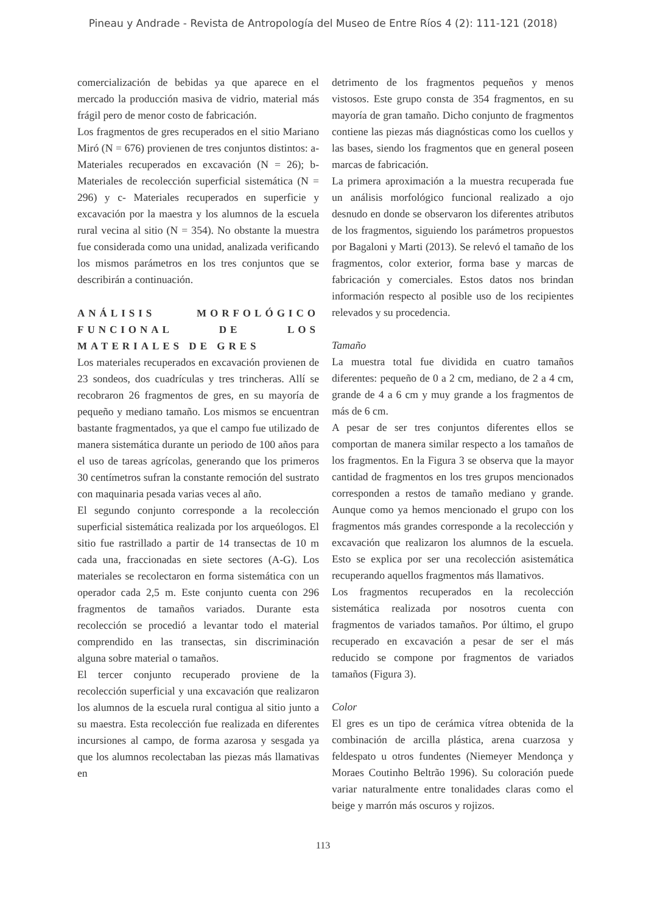Pineau y Andrade - Revista de Antropología del Museo de Entre Ríos 4 (2): 111-121 (2018)
comercialización de bebidas ya que aparece en el mercado la producción masiva de vidrio, material más frágil pero de menor costo de fabricación.
Los fragmentos de gres recuperados en el sitio Mariano Miró (N = 676) provienen de tres conjuntos distintos: a- Materiales recuperados en excavación (N = 26); b- Materiales de recolección superficial sistemática (N = 296) y c- Materiales recuperados en superficie y excavación por la maestra y los alumnos de la escuela rural vecina al sitio (N = 354). No obstante la muestra fue considerada como una unidad, analizada verificando los mismos parámetros en los tres conjuntos que se describirán a continuación.
ANÁLISIS MORFOLÓGICO
FUNCIONAL DE LOS
MATERIALES DE GRES
Los materiales recuperados en excavación provienen de 23 sondeos, dos cuadrículas y tres trincheras. Allí se recobraron 26 fragmentos de gres, en su mayoría de pequeño y mediano tamaño. Los mismos se encuentran bastante fragmentados, ya que el campo fue utilizado de manera sistemática durante un periodo de 100 años para el uso de tareas agrícolas, generando que los primeros 30 centímetros sufran la constante remoción del sustrato con maquinaria pesada varias veces al año.
El segundo conjunto corresponde a la recolección superficial sistemática realizada por los arqueólogos. El sitio fue rastrillado a partir de 14 transectas de 10 m cada una, fraccionadas en siete sectores (A-G). Los materiales se recolectaron en forma sistemática con un operador cada 2,5 m. Este conjunto cuenta con 296 fragmentos de tamaños variados. Durante esta recolección se procedió a levantar todo el material comprendido en las transectas, sin discriminación alguna sobre material o tamaños.
El tercer conjunto recuperado proviene de la recolección superficial y una excavación que realizaron los alumnos de la escuela rural contigua al sitio junto a su maestra. Esta recolección fue realizada en diferentes incursiones al campo, de forma azarosa y sesgada ya que los alumnos recolectaban las piezas más llamativas en
detrimento de los fragmentos pequeños y menos vistosos. Este grupo consta de 354 fragmentos, en su mayoría de gran tamaño. Dicho conjunto de fragmentos contiene las piezas más diagnósticas como los cuellos y las bases, siendo los fragmentos que en general poseen marcas de fabricación.
La primera aproximación a la muestra recuperada fue un análisis morfológico funcional realizado a ojo desnudo en donde se observaron los diferentes atributos de los fragmentos, siguiendo los parámetros propuestos por Bagaloni y Marti (2013). Se relevó el tamaño de los fragmentos, color exterior, forma base y marcas de fabricación y comerciales. Estos datos nos brindan información respecto al posible uso de los recipientes relevados y su procedencia.
Tamaño
La muestra total fue dividida en cuatro tamaños diferentes: pequeño de 0 a 2 cm, mediano, de 2 a 4 cm, grande de 4 a 6 cm y muy grande a los fragmentos de más de 6 cm.
A pesar de ser tres conjuntos diferentes ellos se comportan de manera similar respecto a los tamaños de los fragmentos. En la Figura 3 se observa que la mayor cantidad de fragmentos en los tres grupos mencionados corresponden a restos de tamaño mediano y grande. Aunque como ya hemos mencionado el grupo con los fragmentos más grandes corresponde a la recolección y excavación que realizaron los alumnos de la escuela. Esto se explica por ser una recolección asistemática recuperando aquellos fragmentos más llamativos.
Los fragmentos recuperados en la recolección sistemática realizada por nosotros cuenta con fragmentos de variados tamaños. Por último, el grupo recuperado en excavación a pesar de ser el más reducido se compone por fragmentos de variados tamaños (Figura 3).
Color
El gres es un tipo de cerámica vítrea obtenida de la combinación de arcilla plástica, arena cuarzosa y feldespato u otros fundentes (Niemeyer Mendonça y Moraes Coutinho Beltrão 1996). Su coloración puede variar naturalmente entre tonalidades claras como el beige y marrón más oscuros y rojizos.
113